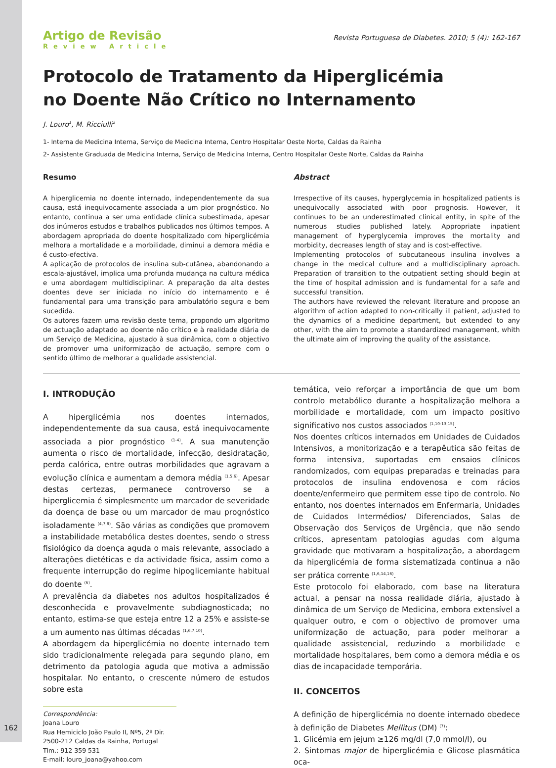162
Artigo de Revisão
Review Article
Revista Portuguesa de Diabetes. 2010; 5 (4): 162-167
Protocolo de Tratamento da Hiperglicémia
no Doente Não Crítico no Internamento
J. Louro<sup>1</sup>, M. Ricciulli<sup>2</sup>
1- Interna de Medicina Interna, Serviço de Medicina Interna, Centro Hospitalar Oeste Norte, Caldas da Rainha
2- Assistente Graduada de Medicina Interna, Serviço de Medicina Interna, Centro Hospitalar Oeste Norte, Caldas da Rainha
Resumo
A hiperglicemia no doente internado, independentemente da sua causa, está inequivocamente associada a um pior prognóstico. No entanto, continua a ser uma entidade clínica subestimada, apesar dos inúmeros estudos e trabalhos publicados nos últimos tempos. A abordagem apropriada do doente hospitalizado com hiperglicémia melhora a mortalidade e a morbilidade, diminui a demora média e é custo-efectiva.
A aplicação de protocolos de insulina sub-cutânea, abandonando a escala-ajustável, implica uma profunda mudança na cultura médica e uma abordagem multidisciplinar. A preparação da alta destes doentes deve ser iniciada no início do internamento e é fundamental para uma transição para ambulatório segura e bem sucedida.
Os autores fazem uma revisão deste tema, propondo um algoritmo de actuação adaptado ao doente não crítico e à realidade diária de um Serviço de Medicina, ajustado à sua dinâmica, com o objectivo de promover uma uniformização de actuação, sempre com o sentido último de melhorar a qualidade assistencial.
Abstract
Irrespective of its causes, hyperglycemia in hospitalized patients is unequivocally associated with poor prognosis. However, it continues to be an underestimated clinical entity, in spite of the numerous studies published lately. Appropriate inpatient management of hyperglycemia improves the mortality and morbidity, decreases length of stay and is cost-effective.
Implementing protocolos of subcutaneous insulina involves a change in the medical culture and a multidisciplinary aproach. Preparation of transition to the outpatient setting should begin at the time of hospital admission and is fundamental for a safe and successful transition.
The authors have reviewed the relevant literature and propose an algorithm of action adapted to non-critically ill patient, adjusted to the dynamics of a medicine department, but extended to any other, with the aim to promote a standardized management, whith the ultimate aim of improving the quality of the assistance.
I. INTRODUÇÃO
A hiperglicémia nos doentes internados, independentemente da sua causa, está inequivocamente associada a pior prognóstico <sup>(1-4)</sup>. A sua manutenção aumenta o risco de mortalidade, infecção, desidratação, perda calórica, entre outras morbilidades que agravam a evolução clínica e aumentam a demora média <sup>(1,5,6)</sup>. Apesar destas certezas, permanece controverso se a hiperglicemia é simplesmente um marcador de severidade da doença de base ou um marcador de mau prognóstico isoladamente <sup>(4,7,8)</sup>. São várias as condições que promovem a instabilidade metabólica destes doentes, sendo o stress fisiológico da doença aguda o mais relevante, associado a alterações dietéticas e da actividade física, assim como a frequente interrupção do regime hipoglicemiante habitual do doente <sup>(6)</sup>.
A prevalência da diabetes nos adultos hospitalizados é desconhecida e provavelmente subdiagnosticada; no entanto, estima-se que esteja entre 12 a 25% e assiste-se a um aumento nas últimas décadas <sup>(1,6,7,10)</sup>.
A abordagem da hiperglicémia no doente internado tem sido tradicionalmente relegada para segundo plano, em detrimento da patologia aguda que motiva a admissão hospitalar. No entanto, o crescente número de estudos sobre esta
Correspondência:
Joana Louro
Rua Hemiciclo João Paulo II, Nº5, 2º Dir.
2500-212 Caldas da Rainha, Portugal
Tlm.: 912 359 531
E-mail: louro_joana@yahoo.com
temática, veio reforçar a importância de que um bom controlo metabólico durante a hospitalização melhora a morbilidade e mortalidade, com um impacto positivo significativo nos custos associados <sup>(1,10-13,15)</sup>.
Nos doentes críticos internados em Unidades de Cuidados Intensivos, a monitorização e a terapêutica são feitas de forma intensiva, suportadas em ensaios clínicos randomizados, com equipas preparadas e treinadas para protocolos de insulina endovenosa e com rácios doente/enfermeiro que permitem esse tipo de controlo. No entanto, nos doentes internados em Enfermaria, Unidades de Cuidados Intermédios/ Diferenciados, Salas de Observação dos Serviços de Urgência, que não sendo críticos, apresentam patologias agudas com alguma gravidade que motivaram a hospitalização, a abordagem da hiperglicémia de forma sistematizada continua a não ser prática corrente <sup>(1,6,14,16)</sup>.
Este protocolo foi elaborado, com base na literatura actual, a pensar na nossa realidade diária, ajustado à dinâmica de um Serviço de Medicina, embora extensível a qualquer outro, e com o objectivo de promover uma uniformização de actuação, para poder melhorar a qualidade assistencial, reduzindo a morbilidade e mortalidade hospitalares, bem como a demora média e os dias de incapacidade temporária.
II. CONCEITOS
A definição de hiperglicémia no doente internado obedece à definição de Diabetes Mellitus (DM) <sup>(7)</sup>:
1. Glicémia em jejum ≥126 mg/dl (7,0 mmol/l), ou
2. Sintomas major de hiperglicémia e Glicose plasmática oca-